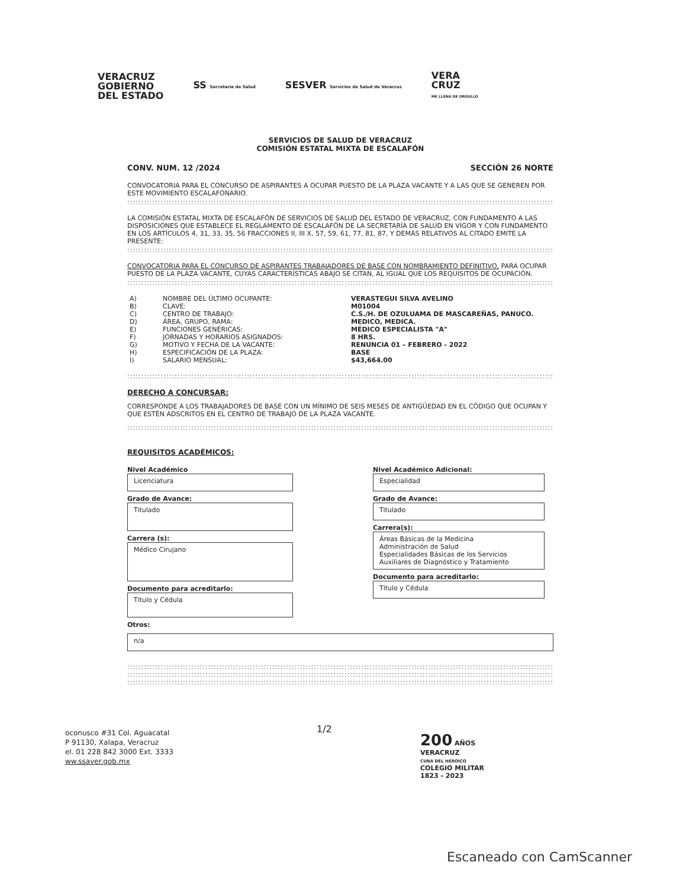VERACRUZ
GOBIERNO
DEL ESTADO
SS Secretaría de Salud
SESVER Servicios de Salud de Veracruz
VERA
CRUZ
ME LLENA DE ORGULLO
SERVICIOS DE SALUD DE VERACRUZ
COMISIÓN ESTATAL MIXTA DE ESCALAFÓN
CONV. NUM. 12 /2024 SECCIÓN 26 NORTE
CONVOCATORIA PARA EL CONCURSO DE ASPIRANTES A OCUPAR PUESTO DE LA PLAZA VACANTE Y A LAS QUE SE GENEREN POR ESTE MOVIMIENTO ESCALAFONARIO.
::::::::::::::::::::::::::::::::::::::::::::::::::::::::::::::::::::::::::::::::::::::::::::::::::::::::::::::::::::::::::::::::::::::::::::::::::::::::::::::::
LA COMISIÓN ESTATAL MIXTA DE ESCALAFÓN DE SERVICIOS DE SALUD DEL ESTADO DE VERACRUZ, CON FUNDAMENTO A LAS DISPOSICIONES QUE ESTABLECE EL REGLAMENTO DE ESCALAFÓN DE LA SECRETARÍA DE SALUD EN VIGOR Y CON FUNDAMENTO EN LOS ARTÍCULOS 4, 31, 33, 35, 56 FRACCIONES II, III X, 57, 59, 61, 77, 81, 87, Y DEMÁS RELATIVOS AL CITADO EMITE LA PRESENTE:
::::::::::::::::::::::::::::::::::::::::::::::::::::::::::::::::::::::::::::::::::::::::::::::::::::::::::::::::::::::::::::::::::::::::::::::::::::::::::::::::
CONVOCATORIA PARA EL CONCURSO DE ASPIRANTES TRABAJADORES DE BASE CON NOMBRAMIENTO DEFINITIVO, PARA OCUPAR PUESTO DE LA PLAZA VACANTE, CUYAS CARACTERÍSTICAS ABAJO SE CITAN, AL IGUAL QUE LOS REQUISITOS DE OCUPACIÓN.
::::::::::::::::::::::::::::::::::::::::::::::::::::::::::::::::::::::::::::::::::::::::::::::::::::::::::::::::::::::::::::::::::::::::::::::::::::::::::::::::
| A) | NOMBRE DEL ÚLTIMO OCUPANTE: | VERASTEGUI SILVA AVELINO |
| B) | CLAVE: | M01004 |
| C) | CENTRO DE TRABAJO: | C.S./H. DE OZULUAMA DE MASCAREÑAS, PANUCO. |
| D) | ÁREA, GRUPO, RAMA: | MEDICO, MEDICA. |
| E) | FUNCIONES GENÉRICAS: | MÉDICO ESPECIALISTA "A" |
| F) | JORNADAS Y HORARIOS ASIGNADOS: | 8 HRS. |
| G) | MOTIVO Y FECHA DE LA VACANTE: | RENUNCIA 01 – FEBRERO - 2022 |
| H) | ESPECIFICACIÓN DE LA PLAZA: | BASE |
| I) | SALARIO MENSUAL: | $43,664.00 |
::::::::::::::::::::::::::::::::::::::::::::::::::::::::::::::::::::::::::::::::::::::::::::::::::::::::::::::::::::::::::::::::::::::::::::::::::::::::::::::::
DERECHO A CONCURSAR:
CORRESPONDE A LOS TRABAJADORES DE BASE CON UN MÍNIMO DE SEIS MESES DE ANTIGÜEDAD EN EL CÓDIGO QUE OCUPAN Y QUE ESTÉN ADSCRITOS EN EL CENTRO DE TRABAJO DE LA PLAZA VACANTE.
::::::::::::::::::::::::::::::::::::::::::::::::::::::::::::::::::::::::::::::::::::::::::::::::::::::::::::::::::::::::::::::::::::::::::::::::::::::::::::::::
REQUISITOS ACADÉMICOS:
Nivel Académico
Licenciatura
Grado de Avance:
Titulado
Carrera (s):
Médico Cirujano
Documento para acreditarlo:
Título y Cédula
Nivel Académico Adicional:
Especialidad
Grado de Avance:
Titulado
Carrera(s):
Áreas Básicas de la Medicina
Administración de Salud
Especialidades Básicas de los Servicios
Auxiliares de Diagnóstico y Tratamiento
Documento para acreditarlo:
Título y Cédula
Otros:
n/a
::::::::::::::::::::::::::::::::::::::::::::::::::::::::::::::::::::::::::::::::::::::::::::::::::::::::::::::::::::::::::::::::::::::::::::::::::::::::::::::::
::::::::::::::::::::::::::::::::::::::::::::::::::::::::::::::::::::::::::::::::::::::::::::::::::::::::::::::::::::::::::::::::::::::::::::::::::::::::::::::::
::::::::::::::::::::::::::::::::::::::::::::::::::::::::::::::::::::::::::::::::::::::::::::::::::::::::::::::::::::::::::::::::::::::::::::::::::::::::::::::::
oconusco #31 Col. Aguacatal
P 91130, Xalapa, Veracruz
el. 01 228 842 3000 Ext. 3333
ww.ssaver.gob.mx
1/2
200 AÑOS
VERACRUZ
CUNA DEL HEROICO
COLEGIO MILITAR
1823 - 2023
Escaneado con CamScanner